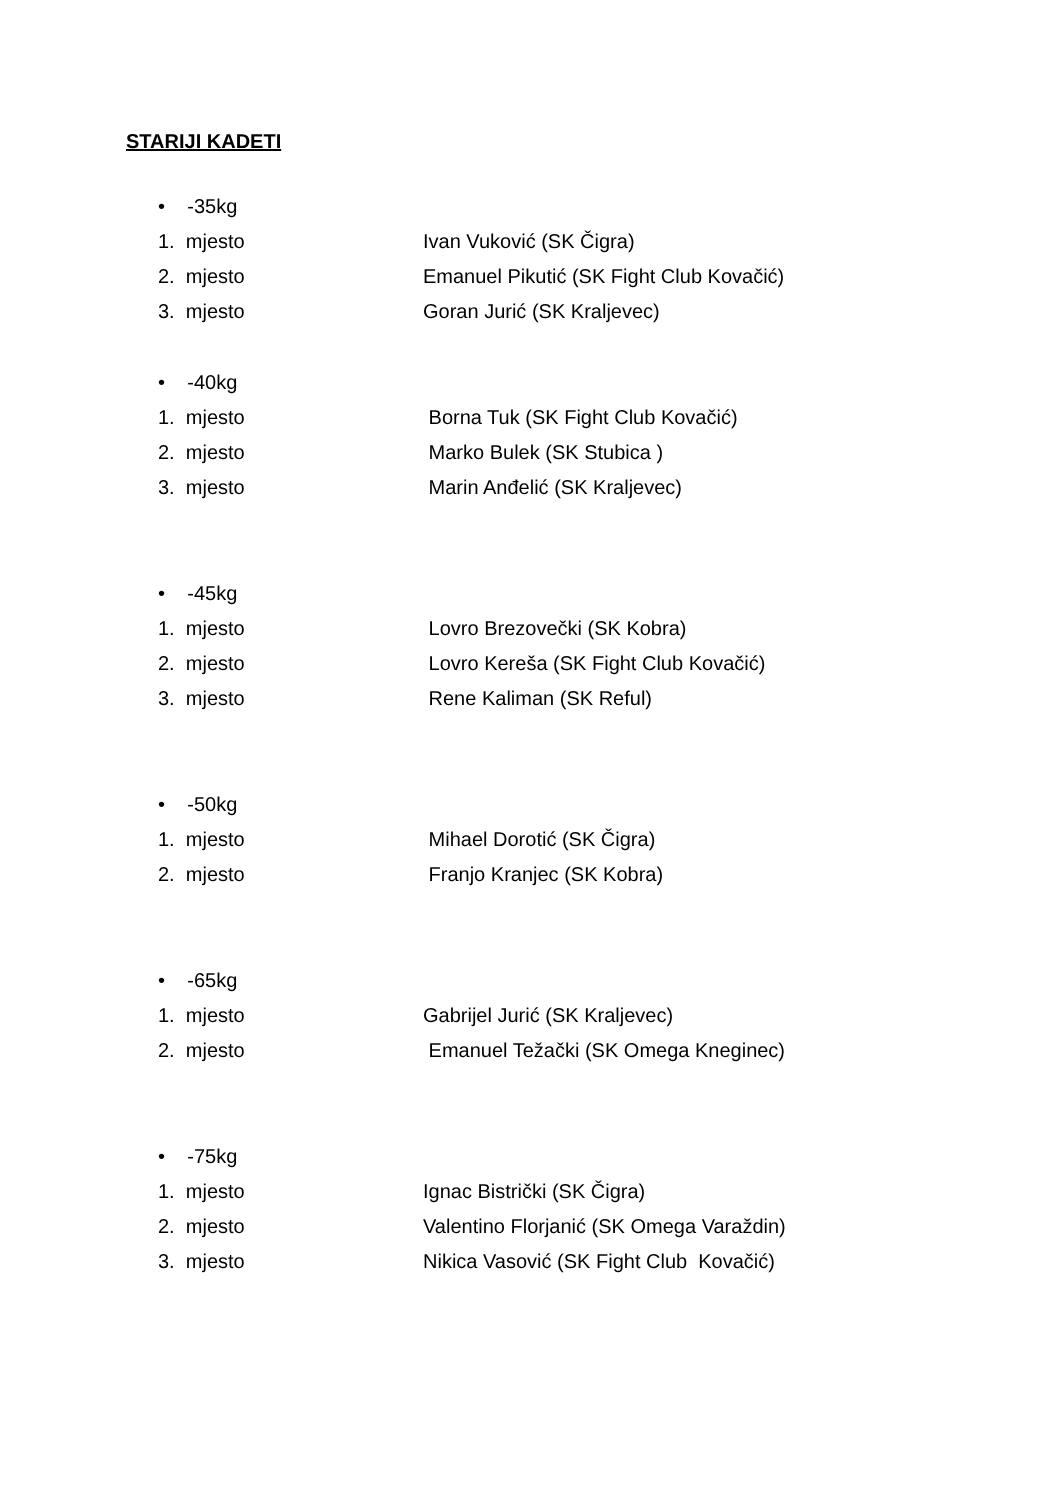STARIJI KADETI
• -35kg
1. mjesto Ivan Vuković (SK Čigra)
2. mjesto Emanuel Pikutić (SK Fight Club Kovačić)
3. mjesto Goran Jurić (SK Kraljevec)
• -40kg
1. mjesto Borna Tuk (SK Fight Club Kovačić)
2. mjesto Marko Bulek (SK Stubica )
3. mjesto Marin Anđelić (SK Kraljevec)
• -45kg
1. mjesto Lovro Brezovečki (SK Kobra)
2. mjesto Lovro Kereša (SK Fight Club Kovačić)
3. mjesto Rene Kaliman (SK Reful)
• -50kg
1. mjesto Mihael Dorotić (SK Čigra)
2. mjesto Franjo Kranjec (SK Kobra)
• -65kg
1. mjesto Gabrijel Jurić (SK Kraljevec)
2. mjesto Emanuel Težački (SK Omega Kneginec)
• -75kg
1. mjesto Ignac Bistrički (SK Čigra)
2. mjesto Valentino Florjanić (SK Omega Varaždin)
3. mjesto Nikica Vasović (SK Fight Club Kovačić)